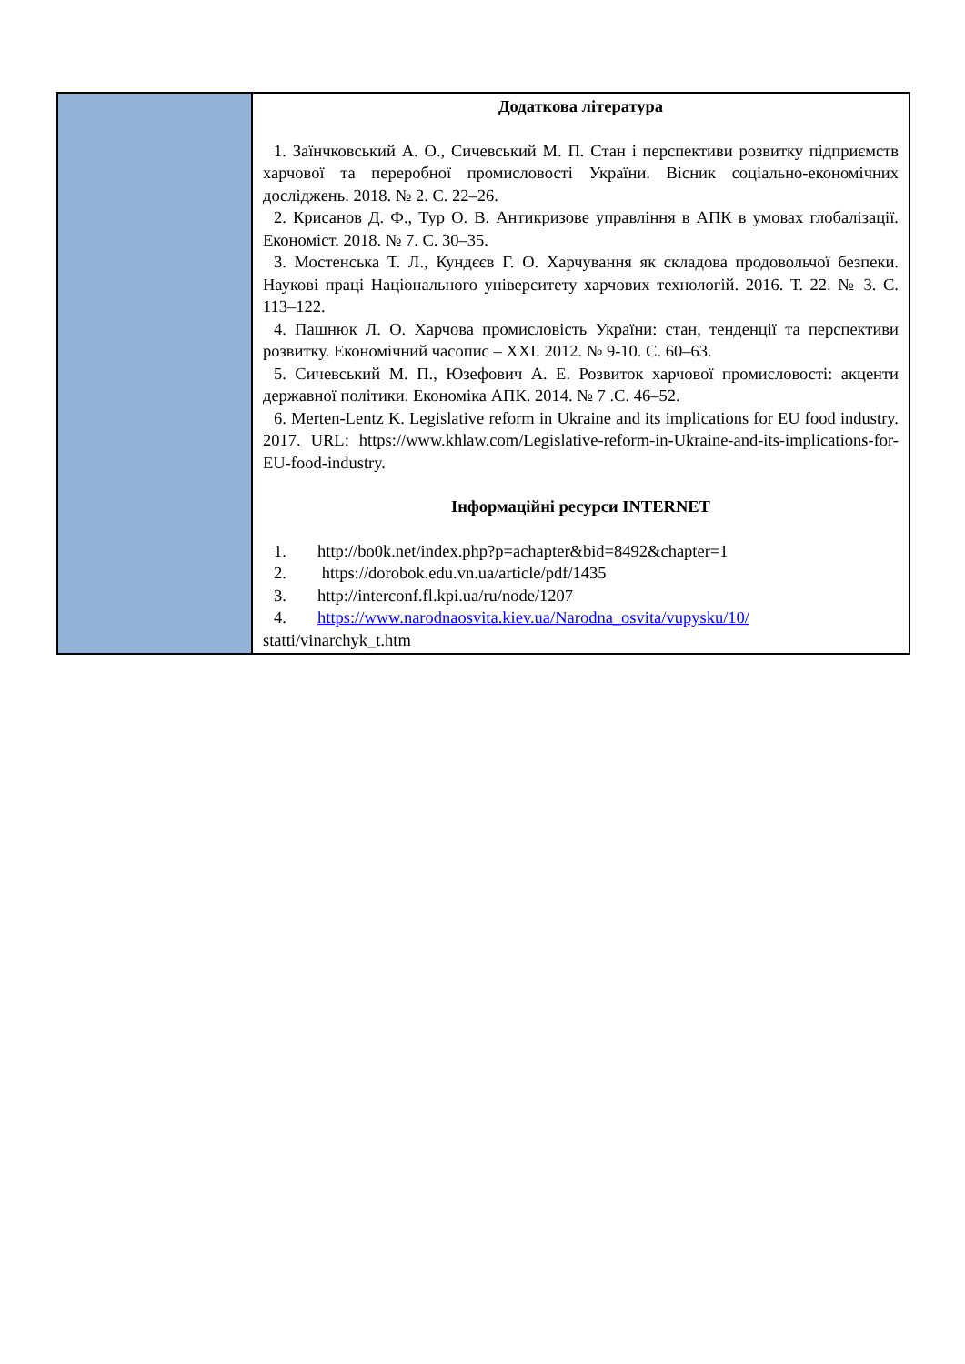| | Додаткова література 1. Заїнчковський А. О., Сичевський М. П. Стан і перспективи розвитку підприємств харчової та переробної промисловості України. Вісник соціально-економічних досліджень. 2018. № 2. С. 22–26. 2. Крисанов Д. Ф., Тур О. В. Антикризове управління в АПК в умовах глобалізації. Економіст. 2018. № 7. С. 30–35. 3. Мостенська Т. Л., Кундєєв Г. О. Харчування як складова продовольчої безпеки. Наукові праці Національного університету харчових технологій. 2016. Т. 22. № 3. С. 113–122. 4. Пашнюк Л. О. Харчова промисловість України: стан, тенденції та перспективи розвитку. Економічний часопис – ХХІ. 2012. № 9-10. С. 60–63. 5. Сичевський М. П., Юзефович А. Е. Розвиток харчової промисловості: акценти державної політики. Економіка АПК. 2014. № 7 .С. 46–52. 6. Merten-Lentz K. Legislative reform in Ukraine and its implications for EU food industry. 2017. URL: https://www.khlaw.com/Legislative-reform-in-Ukraine-and-its-implications-for-EU-food-industry. Інформаційні ресурси INTERNET 1. http://bo0k.net/index.php?p=achapter&bid=8492&chapter=1 2. https://dorobok.edu.vn.ua/article/pdf/1435 3. http://interconf.fl.kpi.ua/ru/node/1207 4. https://www.narodnaosvita.kiev.ua/Narodna_osvita/vupysku/10/ statti/vinarchyk_t.htm |